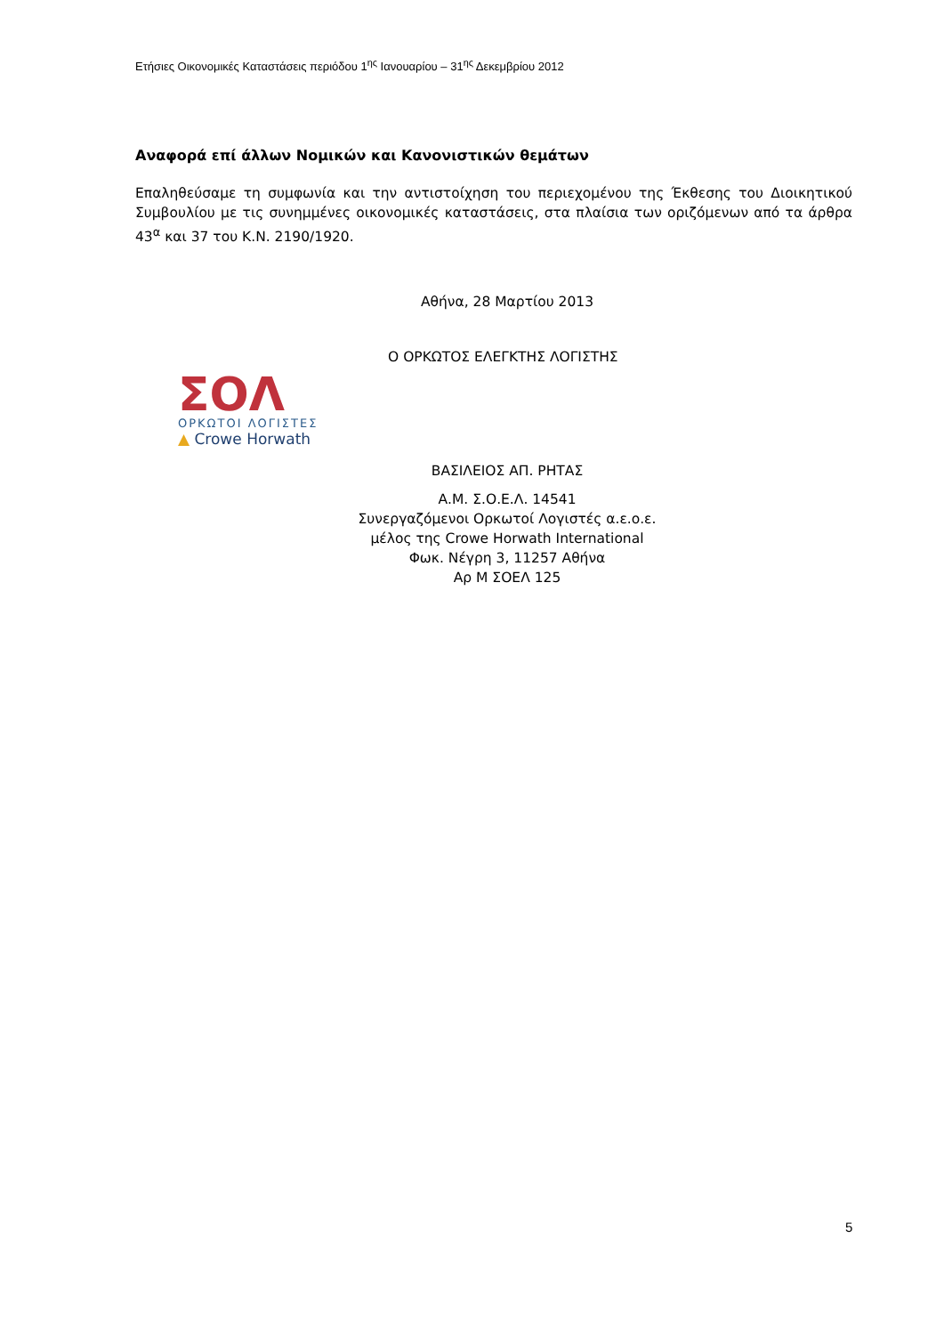Ετήσιες Οικονομικές Καταστάσεις περιόδου 1<sup>ης</sup> Ιανουαρίου – 31<sup>ης</sup> Δεκεμβρίου 2012
Αναφορά επί άλλων Νομικών και Κανονιστικών θεμάτων
Επαληθεύσαμε τη συμφωνία και την αντιστοίχηση του περιεχομένου της Έκθεσης του Διοικητικού Συμβουλίου με τις συνημμένες οικονομικές καταστάσεις, στα πλαίσια των οριζόμενων από τα άρθρα 43<sup>α</sup> και 37 του Κ.Ν. 2190/1920.
Αθήνα, 28 Μαρτίου 2013
Ο ΟΡΚΩΤΟΣ ΕΛΕΓΚΤΗΣ ΛΟΓΙΣΤΗΣ
ΒΑΣΙΛΕΙΟΣ ΑΠ. ΡΗΤΑΣ
Α.Μ. Σ.Ο.Ε.Λ. 14541
Συνεργαζόμενοι Ορκωτοί Λογιστές α.ε.ο.ε.
μέλος της Crowe Horwath International
Φωκ. Νέγρη 3, 11257 Αθήνα
Αρ Μ ΣΟΕΛ 125
ΣΟΛ
ΟΡΚΩΤΟΙ ΛΟΓΙΣΤΕΣ
▲ Crowe Horwath
5